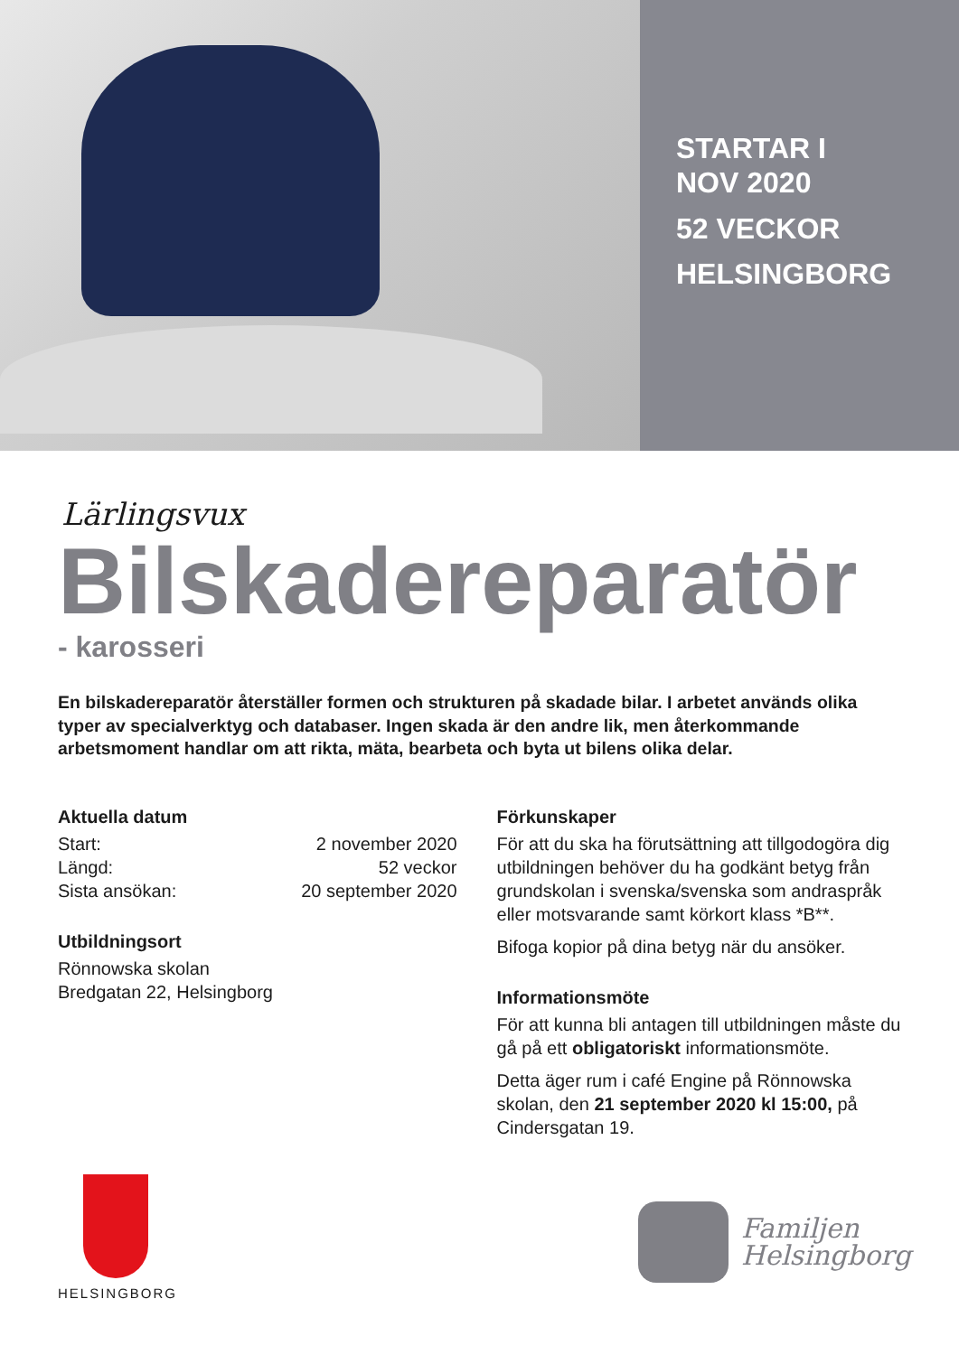STARTAR I
NOV 2020
52 VECKOR
HELSINGBORG
Lärlingsvux
Bilskadereparatör
- karosseri
En bilskadereparatör återställer formen och strukturen på skadade bilar. I arbetet används olika typer av specialverktyg och databaser. Ingen skada är den andre lik, men återkommande arbetsmoment handlar om att rikta, mäta, bearbeta och byta ut bilens olika delar.
Aktuella datum
Start: 2 november 2020
Längd: 52 veckor
Sista ansökan: 20 september 2020
Utbildningsort
Rönnowska skolan
Bredgatan 22, Helsingborg
Förkunskaper
För att du ska ha förutsättning att tillgodogöra dig utbildningen behöver du ha godkänt betyg från grundskolan i svenska/svenska som andraspråk eller motsvarande samt körkort klass *B**.
Bifoga kopior på dina betyg när du ansöker.
Informationsmöte
För att kunna bli antagen till utbildningen måste du gå på ett obligatoriskt informationsmöte.
Detta äger rum i café Engine på Rönnowska skolan, den 21 september 2020 kl 15:00, på Cindersgatan 19.
HELSINGBORG
Familjen
Helsingborg